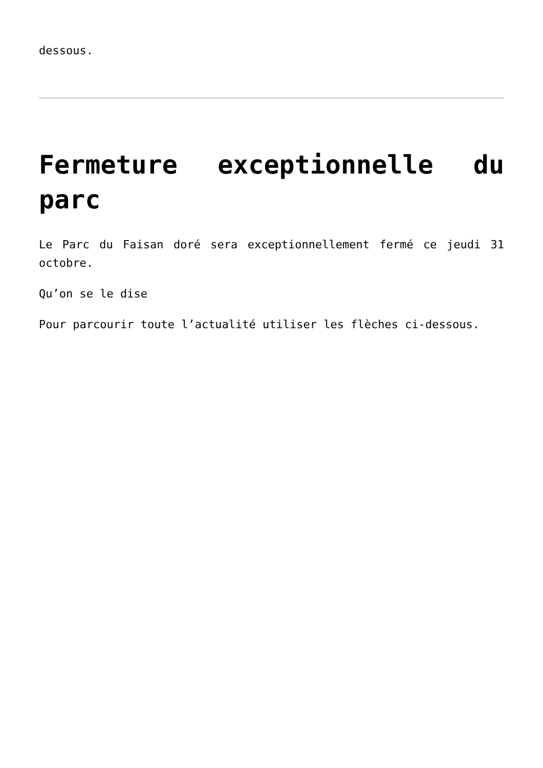dessous.
Fermeture exceptionnelle du parc
Le Parc du Faisan doré sera exceptionnellement fermé ce jeudi 31 octobre.
Qu’on se le dise
Pour parcourir toute l’actualité utiliser les flèches ci-dessous.